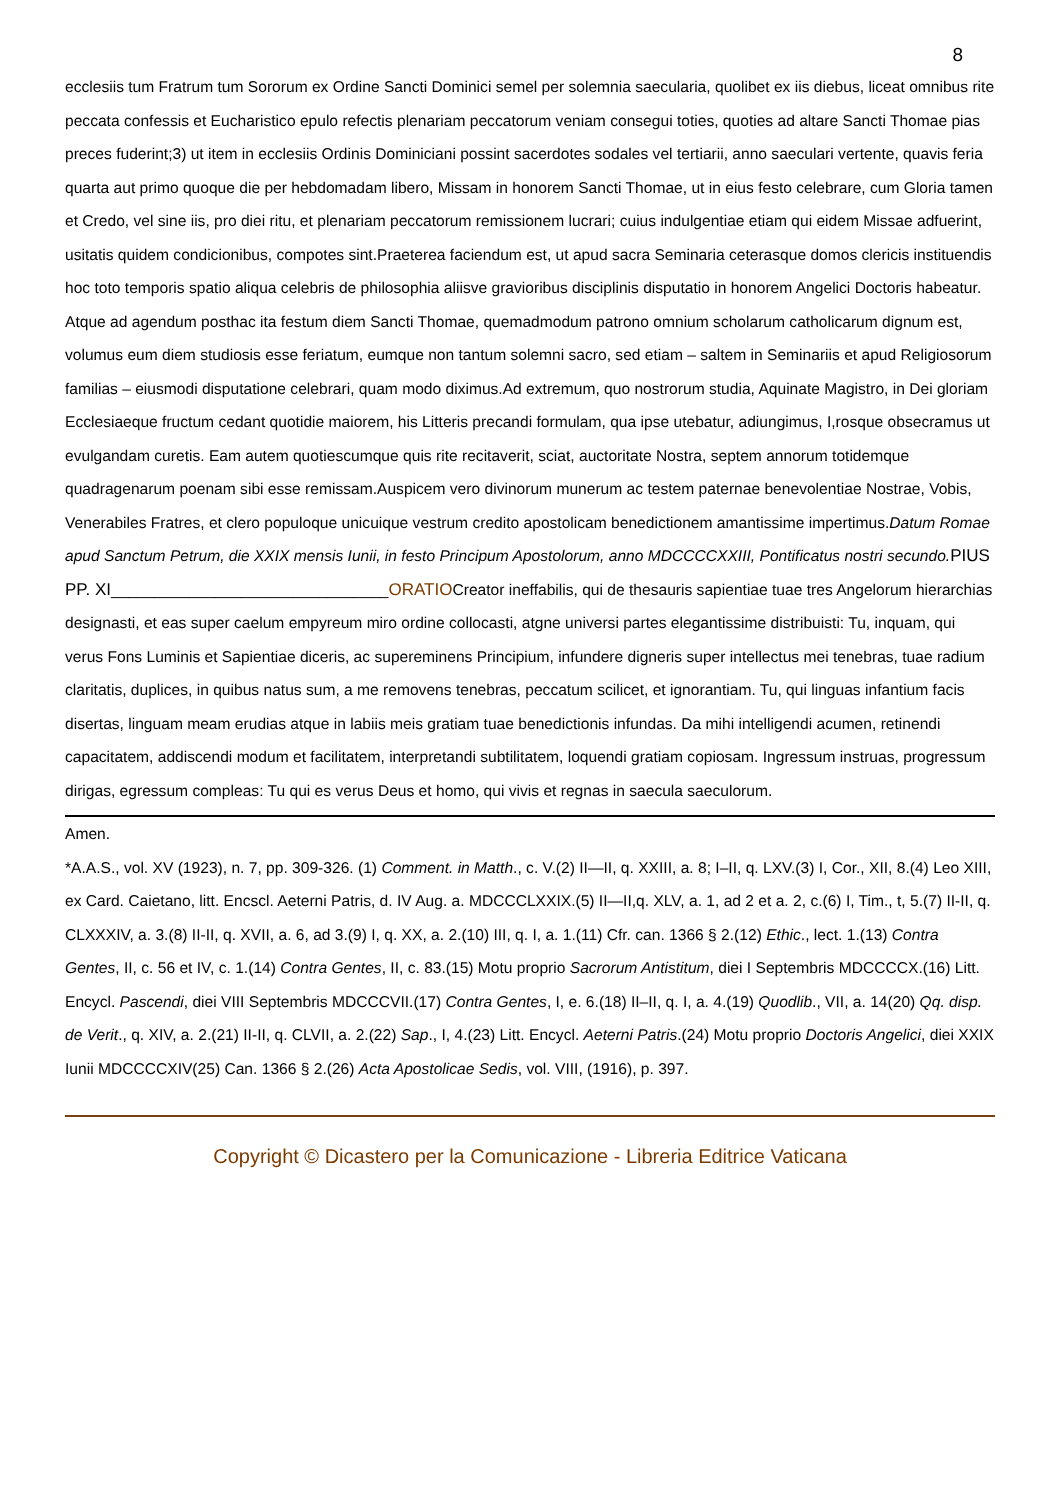8
ecclesiis tum Fratrum tum Sororum ex Ordine Sancti Dominici semel per solemnia saecularia, quolibet ex iis diebus, liceat omnibus rite peccata confessis et Eucharistico epulo refectis plenariam peccatorum veniam consegui toties, quoties ad altare Sancti Thomae pias preces fuderint;3) ut item in ecclesiis Ordinis Dominiciani possint sacerdotes sodales vel tertiarii, anno saeculari vertente, quavis feria quarta aut primo quoque die per hebdomadam libero, Missam in honorem Sancti Thomae, ut in eius festo celebrare, cum Gloria tamen et Credo, vel sine iis, pro diei ritu, et plenariam peccatorum remissionem lucrari; cuius indulgentiae etiam qui eidem Missae adfuerint, usitatis quidem condicionibus, compotes sint.Praeterea faciendum est, ut apud sacra Seminaria ceterasque domos clericis instituendis hoc toto temporis spatio aliqua celebris de philosophia aliisve gravioribus disciplinis disputatio in honorem Angelici Doctoris habeatur. Atque ad agendum posthac ita festum diem Sancti Thomae, quemadmodum patrono omnium scholarum catholicarum dignum est, volumus eum diem studiosis esse feriatum, eumque non tantum solemni sacro, sed etiam – saltem in Seminariis et apud Religiosorum familias – eiusmodi disputatione celebrari, quam modo diximus.Ad extremum, quo nostrorum studia, Aquinate Magistro, in Dei gloriam Ecclesiaeque fructum cedant quotidie maiorem, his Litteris precandi formulam, qua ipse utebatur, adiungimus, I,rosque obsecramus ut evulgandam curetis. Eam autem quotiescumque quis rite recitaverit, sciat, auctoritate Nostra, septem annorum totidemque quadragenarum poenam sibi esse remissam.Auspicem vero divinorum munerum ac testem paternae benevolentiae Nostrae, Vobis, Venerabiles Fratres, et clero populoque unicuique vestrum credito apostolicam benedictionem amantissime impertimus.Datum Romae apud Sanctum Petrum, die XXIX mensis Iunii, in festo Principum Apostolorum, anno MDCCCCXXIII, Pontificatus nostri secundo. PIUS PP. XI________________________________ORATIOCreator ineffabilis, qui de thesauris sapientiae tuae tres Angelorum hierarchias designasti, et eas super caelum empyreum miro ordine collocasti, atgne universi partes elegantissime distribuisti: Tu, inquam, qui verus Fons Luminis et Sapientiae diceris, ac supereminens Principium, infundere digneris super intellectus mei tenebras, tuae radium claritatis, duplices, in quibus natus sum, a me removens tenebras, peccatum scilicet, et ignorantiam. Tu, qui linguas infantium facis disertas, linguam meam erudias atque in labiis meis gratiam tuae benedictionis infundas. Da mihi intelligendi acumen, retinendi capacitatem, addiscendi modum et facilitatem, interpretandi subtilitatem, loquendi gratiam copiosam. Ingressum instruas, progressum dirigas, egressum compleas: Tu qui es verus Deus et homo, qui vivis et regnas in saecula saeculorum.
Amen.
*A.A.S., vol. XV (1923), n. 7, pp. 309-326. (1) Comment. in Matth., c. V.(2) II—II, q. XXIII, a. 8; I–II, q. LXV.(3) I, Cor., XII, 8.(4) Leo XIII, ex Card. Caietano, litt. Encscl. Aeterni Patris, d. IV Aug. a. MDCCCLXXIX.(5) II—II,q. XLV, a. 1, ad 2 et a. 2, c.(6) I, Tim., t, 5.(7) II-II, q. CLXXXIV, a. 3.(8) II-II, q. XVII, a. 6, ad 3.(9) I, q. XX, a. 2.(10) III, q. I, a. 1.(11) Cfr. can. 1366 § 2.(12) Ethic., lect. 1.(13) Contra Gentes, II, c. 56 et IV, c. 1.(14) Contra Gentes, II, c. 83.(15) Motu proprio Sacrorum Antistitum, diei I Septembris MDCCCCX.(16) Litt. Encycl. Pascendi, diei VIII Septembris MDCCCVII.(17) Contra Gentes, I, e. 6.(18) II–II, q. I, a. 4.(19) Quodlib., VII, a. 14(20) Qq. disp. de Verit., q. XIV, a. 2.(21) II-II, q. CLVII, a. 2.(22) Sap., I, 4.(23) Litt. Encycl. Aeterni Patris.(24) Motu proprio Doctoris Angelici, diei XXIX Iunii MDCCCCXIV(25) Can. 1366 § 2.(26) Acta Apostolicae Sedis, vol. VIII, (1916), p. 397.
Copyright © Dicastero per la Comunicazione - Libreria Editrice Vaticana